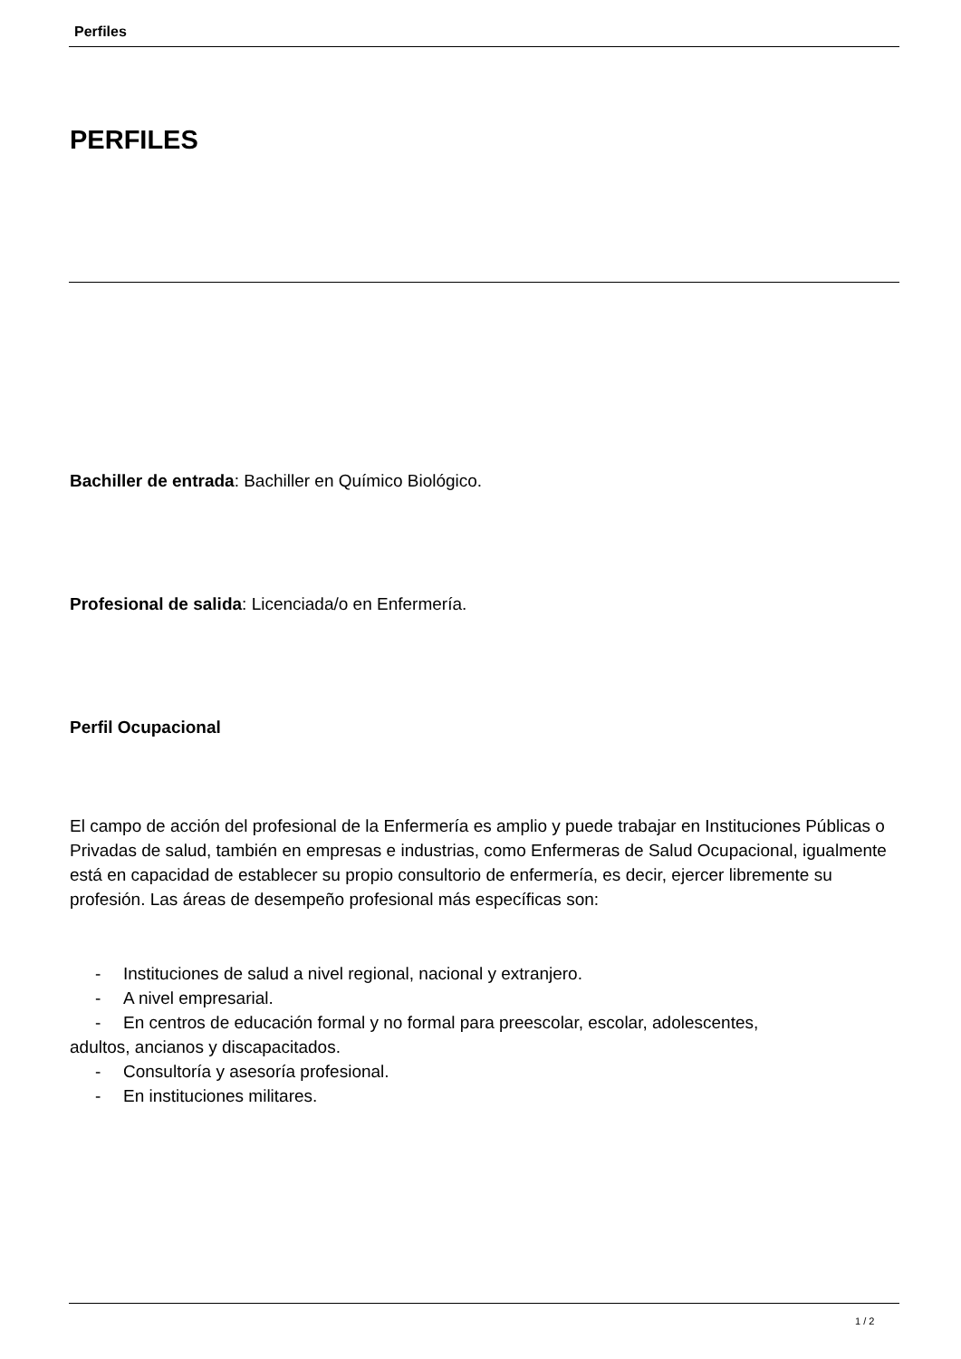Perfiles
PERFILES
Bachiller de entrada: Bachiller en Químico Biológico.
Profesional de salida: Licenciada/o en Enfermería.
Perfil Ocupacional
El campo de acción del profesional de la Enfermería es amplio y puede trabajar en Instituciones Públicas o Privadas de salud, también en empresas e industrias, como Enfermeras de Salud Ocupacional, igualmente está en capacidad de establecer su propio consultorio de enfermería, es decir, ejercer libremente su profesión. Las áreas de desempeño profesional más específicas son:
- Instituciones de salud a nivel regional, nacional y extranjero.
- A nivel empresarial.
- En centros de educación formal y no formal para preescolar, escolar, adolescentes,
adultos, ancianos y discapacitados.
- Consultoría y asesoría profesional.
- En instituciones militares.
1 / 2